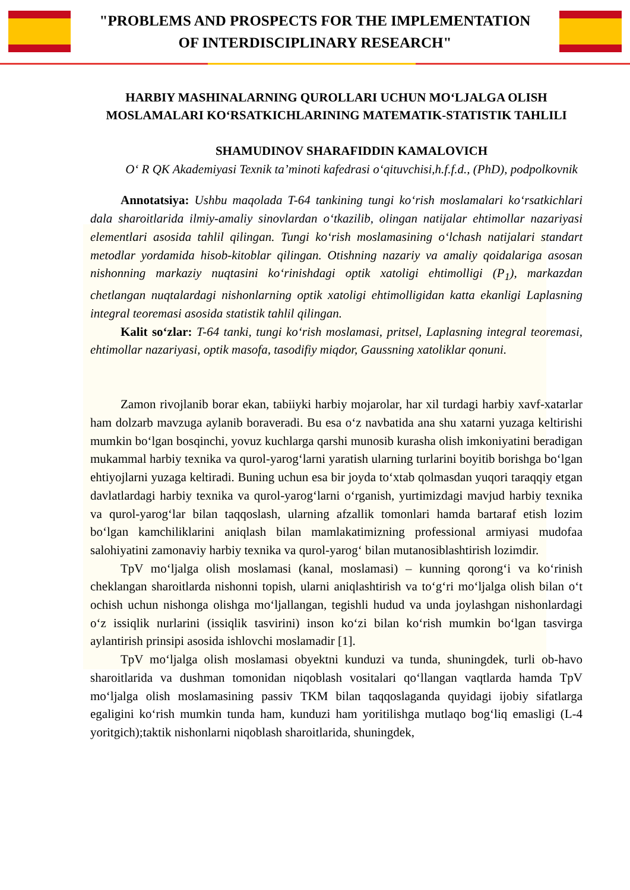"PROBLEMS AND PROSPECTS FOR THE IMPLEMENTATION
OF INTERDISCIPLINARY RESEARCH"
HARBIY MASHINALARNING QUROLLARI UCHUN MOʻLJALGA OLISH MOSLAMALARI KOʻRSATKICHLARINING MATEMATIK-STATISTIK TAHLILI
SHAMUDINOV SHARAFIDDIN KAMALOVICH
Oʻ R QK Akademiyasi Texnik taʼminoti kafedrasi oʻqituvchisi,h.f.f.d., (PhD), podpolkovnik
Annotatsiya: Ushbu maqolada T-64 tankining tungi koʻrish moslamalari koʻrsatkichlari dala sharoitlarida ilmiy-amaliy sinovlardan oʻtkazilib, olingan natijalar ehtimollar nazariyasi elementlari asosida tahlil qilingan. Tungi koʻrish moslamasining oʻlchash natijalari standart metodlar yordamida hisob-kitoblar qilingan. Otishning nazariy va amaliy qoidalariga asosan nishonning markaziy nuqtasini koʻrinishdagi optik xatoligi ehtimolligi (P<sub>1</sub>), markazdan chetlangan nuqtalardagi nishonlarning optik xatoligi ehtimolligidan katta ekanligi Laplasning integral teoremasi asosida statistik tahlil qilingan.
Kalit soʻzlar: T-64 tanki, tungi koʻrish moslamasi, pritsel, Laplasning integral teoremasi, ehtimollar nazariyasi, optik masofa, tasodifiy miqdor, Gaussning xatoliklar qonuni.
Zamon rivojlanib borar ekan, tabiiyki harbiy mojarolar, har xil turdagi harbiy xavf-xatarlar ham dolzarb mavzuga aylanib boraveradi. Bu esa oʻz navbatida ana shu xatarni yuzaga keltirishi mumkin boʻlgan bosqinchi, yovuz kuchlarga qarshi munosib kurasha olish imkoniyatini beradigan mukammal harbiy texnika va qurol-yarogʻlarni yaratish ularning turlarini boyitib borishga boʻlgan ehtiyojlarni yuzaga keltiradi. Buning uchun esa bir joyda toʻxtab qolmasdan yuqori taraqqiy etgan davlatlardagi harbiy texnika va qurol-yarogʻlarni oʻrganish, yurtimizdagi mavjud harbiy texnika va qurol-yarogʻlar bilan taqqoslash, ularning afzallik tomonlari hamda bartaraf etish lozim boʻlgan kamchiliklarini aniqlash bilan mamlakatimizning professional armiyasi mudofaa salohiyatini zamonaviy harbiy texnika va qurol-yarogʻ bilan mutanosiblashtirish lozimdir.
TpV moʻljalga olish moslamasi (kanal, moslamasi) – kunning qorongʻi va koʻrinish cheklangan sharoitlarda nishonni topish, ularni aniqlashtirish va toʻgʻri moʻljalga olish bilan oʻt ochish uchun nishonga olishga moʻljallangan, tegishli hudud va unda joylashgan nishonlardagi oʻz issiqlik nurlarini (issiqlik tasvirini) inson koʻzi bilan koʻrish mumkin boʻlgan tasvirga aylantirish prinsipi asosida ishlovchi moslamadir [1].
TpV moʻljalga olish moslamasi obyektni kunduzi va tunda, shuningdek, turli ob-havo sharoitlarida va dushman tomonidan niqoblash vositalari qoʻllangan vaqtlarda hamda TpV moʻljalga olish moslamasining passiv TKM bilan taqqoslaganda quyidagi ijobiy sifatlarga egaligini koʻrish mumkin tunda ham, kunduzi ham yoritilishga mutlaqo bogʻliq emasligi (L-4 yoritgich);taktik nishonlarni niqoblash sharoitlarida, shuningdek,